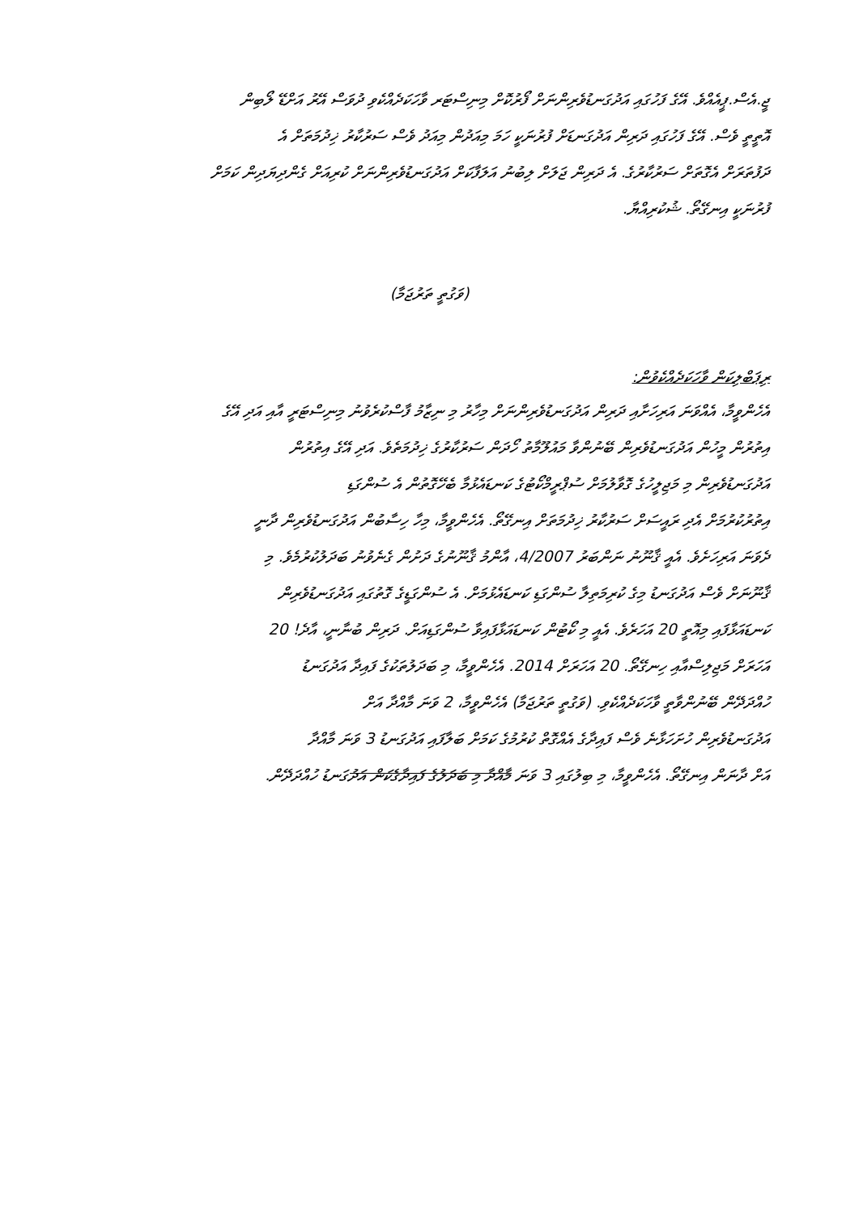ޖީ.އެސް.ޕީއެއްވެ. އޭގެ ފަހުގައި އަދުގަނޑުވެރިންނަށް ފޯރުކޮށް މިނިސްޓަރ ވާހަކަދެއްކެވި ދުވަސް އޭރު އަށްޑޭ ލޯބިން
އޮތީތީ ވެސް. އޭގެ ފަހުގައި ދަރިން އަދުގަނޑަށް ފުރުނަކީ ހަމަ މިއަދުން މިއަދު ވެސް ސަރުކާރު ޚިދުމަތަށް އެ
ދަފުތަރަށް އެގޮތަށް ސަރުކާރުގެ. އެ ދަރިން ޖަލަށް ލިބުނު އަލަފާކަށް އަދުގަނޑުވެރިންނަށް ކުރިއަށް ގެންދިޔަދިން ކަމަށް
ފުރުނަކީ އިނގޭތޯ. ޝުކުރިއްޔާ.
(ވަގުތީ ތަރުޖަމާ)
ރިޕަބްލިކަން ވާހަކަދެއްކެވުން:
އެހެންވީމާ، އެއްވަނަ އަރިހަށާއި ދަރިން އަދުގަނޑުވެރިންނަށް މިހާރު މި ނިޒާމު ފާސްކުރެވުނު މިނިސްޓަރީ އާއި އަދި އޭގެ
އިތުރުން މީހުން އަދުގަނޑުވެރިން ބޭނުންވާ މައުލޫމާތު ހޯދަން ސަރުކާރުގެ ޚިދުމަތެވެ. އަދި އޭގެ އިތުރުން
އަދުގަނޑުވެރިން މި މަޖިލީހުގެ ގޮވާލުމަށް ސުޕްރީމްކޯޓުގެ ކަނޑައެޅުމާ ބެހޭގޮތުން އެ ސުންގަޑި
އިތުރުކުރުމަށް އެދި ރައީސަށް ސަރުކާރު ޚިދުމަތަށް އިނގޭތޯ. އެހެންވީމާ، މިހާ ހިސާބުން އަދުގަނޑުވެރިން ދާނީ
ދެވަނަ އަރިހަށެވެ. އެއީ ޤާނޫނު ނަންބަރު 4/2007، އާންމު ޤާނޫނުގެ ދަށުން ގެނެވުނު ބަދަލުކުރުމެވެ. މި
ޤާނޫނަށް ވެސް އަދުގަނޑު މިގެ ކުރިމަތިލާ ސުންގަޑި ކަނޑައެޅުމަށް. އެ ސުންގަޑީގެ ގޮތުގައި އަދުގަނޑުވެރިން
ކަނޑައަޅާފައި މިއޮތީ 20 އަހަރެވެ. އެއީ މި ކޯޓުން ކަނޑައަޅާފައިވާ ސުންގަޑިއަށް. ދަރިން ބުނާނީ، އާދެ! 20
އަހަރަށް މަޖިލިސްއާއި ހިނގޭތޯ. 20 އަހަރަށް 2014. އެހެންވީމާ، މި ބަދަލުތަކުގެ ފައިދާ އަދުގަނޑު
ހުއްދަދޭން ބޭނުންވާތީ ވާހަކަދެއްކެވި. (ވަގުތީ ތަރުޖަމާ) އެހެންވީމާ، 2 ވަނަ މާއްދާ އަށް
އަދުގަނޑުވެރިން ހުށަހަޅާނެ ވެސް ފައިދާގެ އެއްގޮތް ކުރުމުގެ ކަމަށް ބަލާފައި އަދުގަނޑު 3 ވަނަ މާއްދާ
އަށް ދާނަން އިނގޭތޯ. އެހެންވީމާ، މި ބިލުގައި 3 ވަނަ މާއްދާ މި ބަދަލުގެ ފައިދާގެކަން އަދުގަނޑު ހުއްދަދޭން.